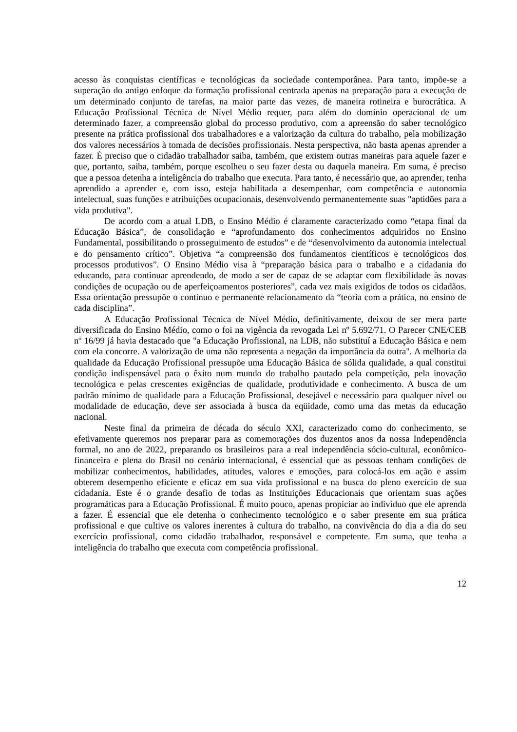acesso às conquistas científicas e tecnológicas da sociedade contemporânea. Para tanto, impõe-se a superação do antigo enfoque da formação profissional centrada apenas na preparação para a execução de um determinado conjunto de tarefas, na maior parte das vezes, de maneira rotineira e burocrática. A Educação Profissional Técnica de Nível Médio requer, para além do domínio operacional de um determinado fazer, a compreensão global do processo produtivo, com a apreensão do saber tecnológico presente na prática profissional dos trabalhadores e a valorização da cultura do trabalho, pela mobilização dos valores necessários à tomada de decisões profissionais. Nesta perspectiva, não basta apenas aprender a fazer. É preciso que o cidadão trabalhador saiba, também, que existem outras maneiras para aquele fazer e que, portanto, saiba, também, porque escolheu o seu fazer desta ou daquela maneira. Em suma, é preciso que a pessoa detenha a inteligência do trabalho que executa. Para tanto, é necessário que, ao aprender, tenha aprendido a aprender e, com isso, esteja habilitada a desempenhar, com competência e autonomia intelectual, suas funções e atribuições ocupacionais, desenvolvendo permanentemente suas "aptidões para a vida produtiva".
De acordo com a atual LDB, o Ensino Médio é claramente caracterizado como “etapa final da Educação Básica”, de consolidação e “aprofundamento dos conhecimentos adquiridos no Ensino Fundamental, possibilitando o prosseguimento de estudos” e de “desenvolvimento da autonomia intelectual e do pensamento crítico”. Objetiva “a compreensão dos fundamentos científicos e tecnológicos dos processos produtivos”. O Ensino Médio visa à “preparação básica para o trabalho e a cidadania do educando, para continuar aprendendo, de modo a ser de capaz de se adaptar com flexibilidade às novas condições de ocupação ou de aperfeiçoamentos posteriores”, cada vez mais exigidos de todos os cidadãos. Essa orientação pressupõe o contínuo e permanente relacionamento da “teoria com a prática, no ensino de cada disciplina”.
A Educação Profissional Técnica de Nível Médio, definitivamente, deixou de ser mera parte diversificada do Ensino Médio, como o foi na vigência da revogada Lei nº 5.692/71. O Parecer CNE/CEB nº 16/99 já havia destacado que "a Educação Profissional, na LDB, não substituí a Educação Básica e nem com ela concorre. A valorização de uma não representa a negação da importância da outra". A melhoria da qualidade da Educação Profissional pressupõe uma Educação Básica de sólida qualidade, a qual constitui condição indispensável para o êxito num mundo do trabalho pautado pela competição, pela inovação tecnológica e pelas crescentes exigências de qualidade, produtividade e conhecimento. A busca de um padrão mínimo de qualidade para a Educação Profissional, desejável e necessário para qualquer nível ou modalidade de educação, deve ser associada à busca da eqüidade, como uma das metas da educação nacional.
Neste final da primeira de década do século XXI, caracterizado como do conhecimento, se efetivamente queremos nos preparar para as comemorações dos duzentos anos da nossa Independência formal, no ano de 2022, preparando os brasileiros para a real independência sócio-cultural, econômico-financeira e plena do Brasil no cenário internacional, é essencial que as pessoas tenham condições de mobilizar conhecimentos, habilidades, atitudes, valores e emoções, para colocá-los em ação e assim obterem desempenho eficiente e eficaz em sua vida profissional e na busca do pleno exercício de sua cidadania. Este é o grande desafio de todas as Instituições Educacionais que orientam suas ações programáticas para a Educação Profissional. É muito pouco, apenas propiciar ao indivíduo que ele aprenda a fazer. É essencial que ele detenha o conhecimento tecnológico e o saber presente em sua prática profissional e que cultive os valores inerentes à cultura do trabalho, na convivência do dia a dia do seu exercício profissional, como cidadão trabalhador, responsável e competente. Em suma, que tenha a inteligência do trabalho que executa com competência profissional.
12